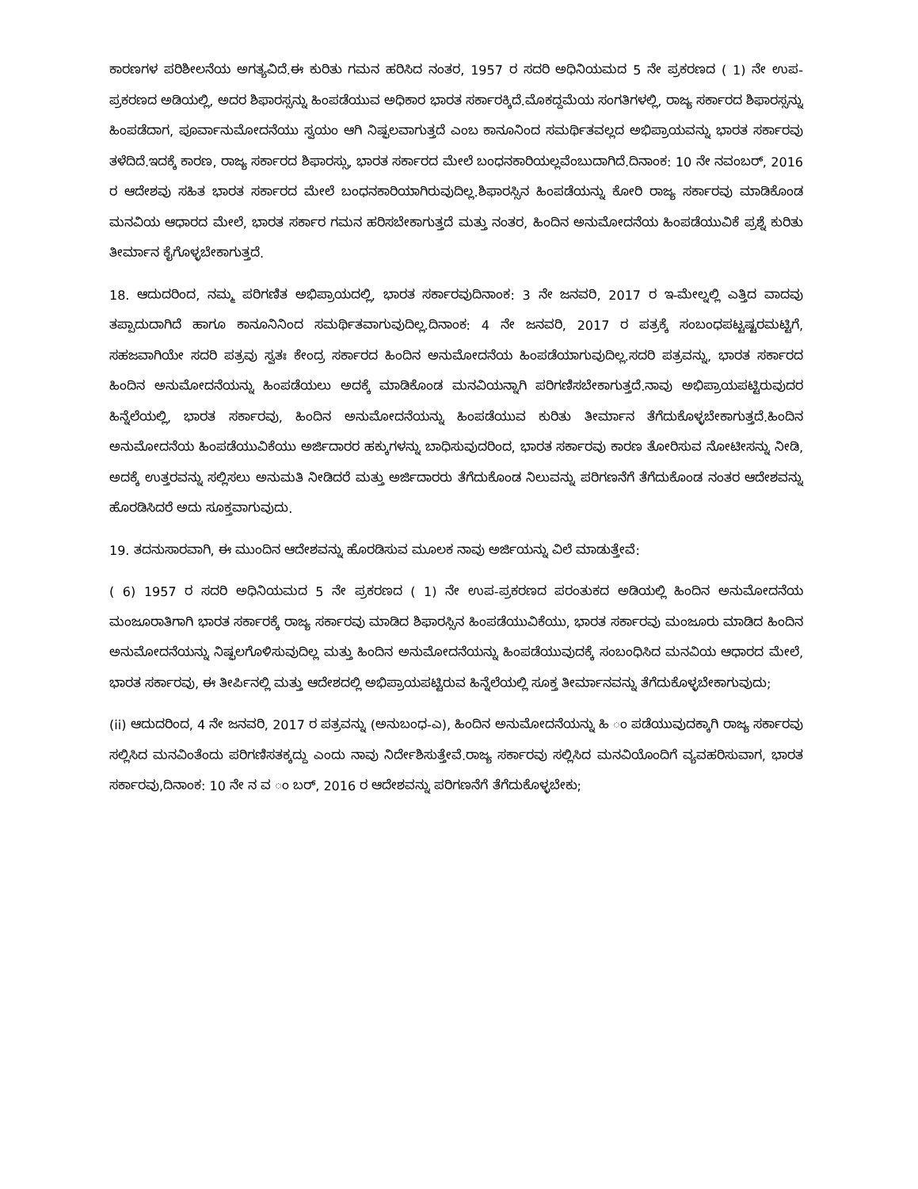ಕಾರಣಗಳ ಪರಿಶೀಲನೆಯ ಅಗತ್ಯವಿದೆ.ಈ ಕುರಿತು ಗಮನ ಹರಿಸಿದ ನಂತರ, 1957 ರ ಸದರಿ ಅಧಿನಿಯಮದ 5 ನೇ ಪ್ರಕರಣದ ( 1) ನೇ ಉಪ-ಪ್ರಕರಣದ ಅಡಿಯಲ್ಲಿ, ಅದರ ಶಿಫಾರಸ್ಸನ್ನು ಹಿಂಪಡೆಯುವ ಅಧಿಕಾರ ಭಾರತ ಸರ್ಕಾರಕ್ಕಿದೆ.ಮೊಕದ್ದಮೆಯ ಸಂಗತಿಗಳಲ್ಲಿ, ರಾಜ್ಯ ಸರ್ಕಾರದ ಶಿಫಾರಸ್ಸನ್ನು ಹಿಂಪಡೆದಾಗ, ಪೂರ್ವಾನುಮೋದನೆಯು ಸ್ವಯಂ ಆಗಿ ನಿಷ್ಫಲವಾಗುತ್ತದೆ ಎಂಬ ಕಾನೂನಿಂದ ಸಮರ್ಥಿತವಲ್ಲದ ಅಭಿಪ್ರಾಯವನ್ನು ಭಾರತ ಸರ್ಕಾರವು ತಳೆದಿದೆ.ಇದಕ್ಕೆ ಕಾರಣ, ರಾಜ್ಯ ಸರ್ಕಾರದ ಶಿಫಾರಸ್ಸು, ಭಾರತ ಸರ್ಕಾರದ ಮೇಲೆ ಬಂಧನಕಾರಿಯಲ್ಲವೆಂಬುದಾಗಿದೆ.ದಿನಾಂಕ: 10 ನೇ ನವಂಬರ್, 2016 ರ ಆದೇಶವು ಸಹಿತ ಭಾರತ ಸರ್ಕಾರದ ಮೇಲೆ ಬಂಧನಕಾರಿಯಾಗಿರುವುದಿಲ್ಲ.ಶಿಫಾರಸ್ಸಿನ ಹಿಂಪಡೆಯನ್ನು ಕೋರಿ ರಾಜ್ಯ ಸರ್ಕಾರವು ಮಾಡಿಕೊಂಡ ಮನವಿಯ ಆಧಾರದ ಮೇಲೆ, ಭಾರತ ಸರ್ಕಾರ ಗಮನ ಹರಿಸಬೇಕಾಗುತ್ತದೆ ಮತ್ತು ನಂತರ, ಹಿಂದಿನ ಅನುಮೋದನೆಯ ಹಿಂಪಡೆಯುವಿಕೆ ಪ್ರಶ್ನೆ ಕುರಿತು ತೀರ್ಮಾನ ಕೈಗೊಳ್ಳಬೇಕಾಗುತ್ತದೆ.
18. ಆದುದರಿಂದ, ನಮ್ಮ ಪರಿಗಣಿತ ಅಭಿಪ್ರಾಯದಲ್ಲಿ, ಭಾರತ ಸರ್ಕಾರವುದಿನಾಂಕ: 3 ನೇ ಜನವರಿ, 2017 ರ ಇ-ಮೇಲ್ನಲ್ಲಿ ಎತ್ತಿದ ವಾದವು ತಪ್ಪಾದುದಾಗಿದೆ ಹಾಗೂ ಕಾನೂನಿನಿಂದ ಸಮರ್ಥಿತವಾಗುವುದಿಲ್ಲ.ದಿನಾಂಕ: 4 ನೇ ಜನವರಿ, 2017 ರ ಪತ್ರಕ್ಕೆ ಸಂಬಂಧಪಟ್ಟಷ್ಟರಮಟ್ಟಿಗೆ, ಸಹಜವಾಗಿಯೇ ಸದರಿ ಪತ್ರವು ಸ್ವತಃ ಕೇಂದ್ರ ಸರ್ಕಾರದ ಹಿಂದಿನ ಅನುಮೋದನೆಯ ಹಿಂಪಡೆಯಾಗುವುದಿಲ್ಲ.ಸದರಿ ಪತ್ರವನ್ನು, ಭಾರತ ಸರ್ಕಾರದ ಹಿಂದಿನ ಅನುಮೋದನೆಯನ್ನು ಹಿಂಪಡೆಯಲು ಅದಕ್ಕೆ ಮಾಡಿಕೊಂಡ ಮನವಿಯನ್ನಾಗಿ ಪರಿಗಣಿಸಬೇಕಾಗುತ್ತದೆ.ನಾವು ಅಭಿಪ್ರಾಯಪಟ್ಟಿರುವುದರ ಹಿನ್ನೆಲೆಯಲ್ಲಿ, ಭಾರತ ಸರ್ಕಾರವು, ಹಿಂದಿನ ಅನುಮೋದನೆಯನ್ನು ಹಿಂಪಡೆಯುವ ಕುರಿತು ತೀರ್ಮಾನ ತೆಗೆದುಕೊಳ್ಳಬೇಕಾಗುತ್ತದೆ.ಹಿಂದಿನ ಅನುಮೋದನೆಯ ಹಿಂಪಡೆಯುವಿಕೆಯು ಅರ್ಜಿದಾರರ ಹಕ್ಕುಗಳನ್ನು ಬಾಧಿಸುವುದರಿಂದ, ಭಾರತ ಸರ್ಕಾರವು ಕಾರಣ ತೋರಿಸುವ ನೋಟೀಸನ್ನು ನೀಡಿ, ಅದಕ್ಕೆ ಉತ್ತರವನ್ನು ಸಲ್ಲಿಸಲು ಅನುಮತಿ ನೀಡಿದರೆ ಮತ್ತು ಅರ್ಜಿದಾರರು ತೆಗೆದುಕೊಂಡ ನಿಲುವನ್ನು ಪರಿಗಣನೆಗೆ ತೆಗೆದುಕೊಂಡ ನಂತರ ಆದೇಶವನ್ನು ಹೊರಡಿಸಿದರೆ ಅದು ಸೂಕ್ತವಾಗುವುದು.
19. ತದನುಸಾರವಾಗಿ, ಈ ಮುಂದಿನ ಆದೇಶವನ್ನು ಹೊರಡಿಸುವ ಮೂಲಕ ನಾವು ಅರ್ಜಿಯನ್ನು ವಿಲೆ ಮಾಡುತ್ತೇವೆ:
( 6) 1957 ರ ಸದರಿ ಅಧಿನಿಯಮದ 5 ನೇ ಪ್ರಕರಣದ ( 1) ನೇ ಉಪ-ಪ್ರಕರಣದ ಪರಂತುಕದ ಅಡಿಯಲ್ಲಿ ಹಿಂದಿನ ಅನುಮೋದನೆಯ ಮಂಜೂರಾತಿಗಾಗಿ ಭಾರತ ಸರ್ಕಾರಕ್ಕೆ ರಾಜ್ಯ ಸರ್ಕಾರವು ಮಾಡಿದ ಶಿಫಾರಸ್ಸಿನ ಹಿಂಪಡೆಯುವಿಕೆಯು, ಭಾರತ ಸರ್ಕಾರವು ಮಂಜೂರು ಮಾಡಿದ ಹಿಂದಿನ ಅನುಮೋದನೆಯನ್ನು ನಿಷ್ಫಲಗೊಳಿಸುವುದಿಲ್ಲ ಮತ್ತು ಹಿಂದಿನ ಅನುಮೋದನೆಯನ್ನು ಹಿಂಪಡೆಯುವುದಕ್ಕೆ ಸಂಬಂಧಿಸಿದ ಮನವಿಯ ಆಧಾರದ ಮೇಲೆ, ಭಾರತ ಸರ್ಕಾರವು, ಈ ತೀರ್ಪಿನಲ್ಲಿ ಮತ್ತು ಆದೇಶದಲ್ಲಿ ಅಭಿಪ್ರಾಯಪಟ್ಟಿರುವ ಹಿನ್ನೆಲೆಯಲ್ಲಿ ಸೂಕ್ತ ತೀರ್ಮಾನವನ್ನು ತೆಗೆದುಕೊಳ್ಳಬೇಕಾಗುವುದು;
(ii) ಆದುದರಿಂದ, 4 ನೇ ಜನವರಿ, 2017 ರ ಪತ್ರವನ್ನು (ಅನುಬಂಧ-ಎ), ಹಿಂದಿನ ಅನುಮೋದನೆಯನ್ನು ಹಿ ಂ ಪಡೆಯುವುದಕ್ಕಾಗಿ ರಾಜ್ಯ ಸರ್ಕಾರವು ಸಲ್ಲಿಸಿದ ಮನವಿಂತೆಂದು ಪರಿಗಣಿಸತಕ್ಕದ್ದು ಎಂದು ನಾವು ನಿರ್ದೇಶಿಸುತ್ತೇವೆ.ರಾಜ್ಯ ಸರ್ಕಾರವು ಸಲ್ಲಿಸಿದ ಮನವಿಯೊಂದಿಗೆ ವ್ಯವಹರಿಸುವಾಗ, ಭಾರತ ಸರ್ಕಾರವು,ದಿನಾಂಕ: 10 ನೇ ನ ವ ಂ ಬರ್, 2016 ರ ಆದೇಶವನ್ನು ಪರಿಗಣನೆಗೆ ತೆಗೆದುಕೊಳ್ಳಬೇಕು;